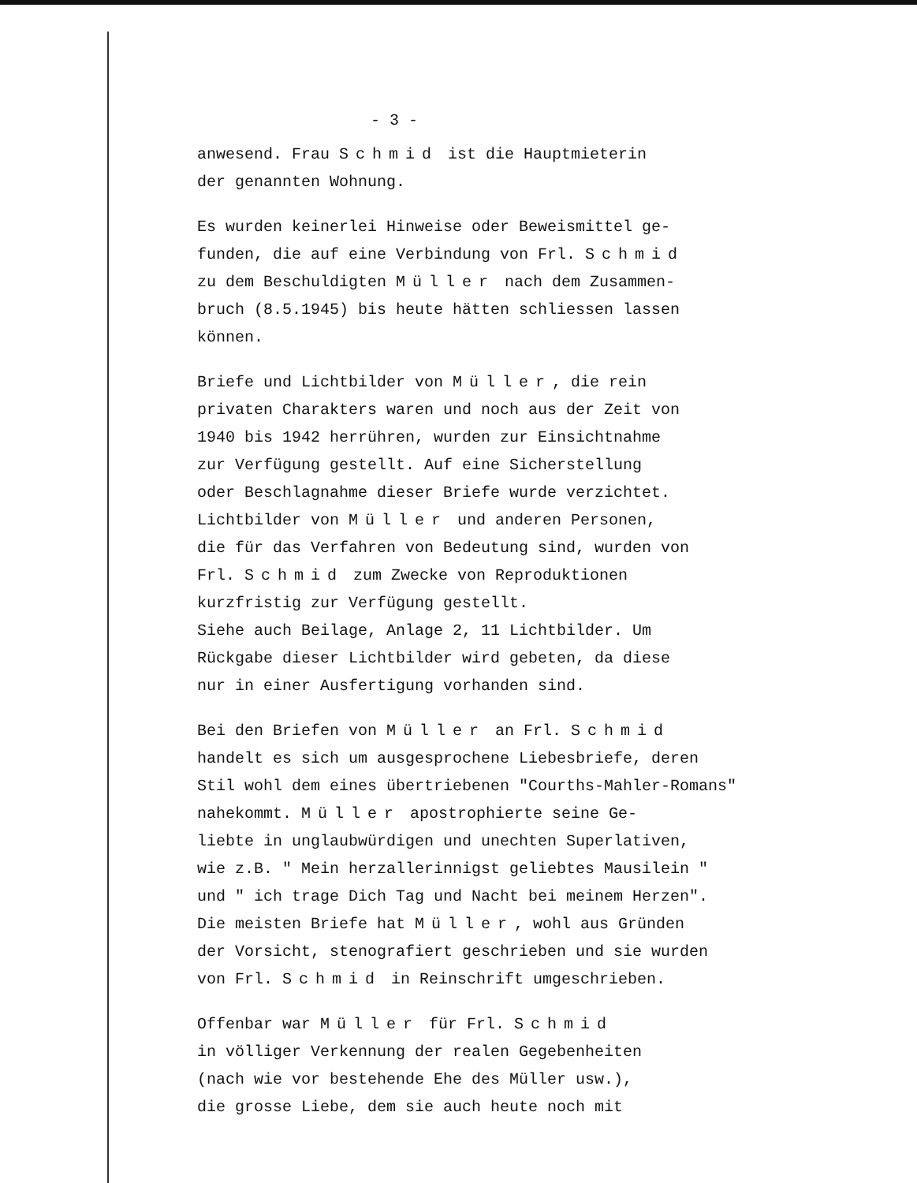- 3 -
anwesend. Frau Schmid ist die Hauptmieterin
der genannten Wohnung.
Es wurden keinerlei Hinweise oder Beweismittel ge-
funden, die auf eine Verbindung von Frl. Schmid
zu dem Beschuldigten Müller nach dem Zusammen-
bruch (8.5.1945) bis heute hätten schliessen lassen
können.
Briefe und Lichtbilder von Müller, die rein
privaten Charakters waren und noch aus der Zeit von
1940 bis 1942 herrühren, wurden zur Einsichtnahme
zur Verfügung gestellt. Auf eine Sicherstellung
oder Beschlagnahme dieser Briefe wurde verzichtet.
Lichtbilder von Müller und anderen Personen,
die für das Verfahren von Bedeutung sind, wurden von
Frl. Schmid zum Zwecke von Reproduktionen
kurzfristig zur Verfügung gestellt.
Siehe auch Beilage, Anlage 2, 11 Lichtbilder. Um
Rückgabe dieser Lichtbilder wird gebeten, da diese
nur in einer Ausfertigung vorhanden sind.
Bei den Briefen von Müller an Frl. Schmid
handelt es sich um ausgesprochene Liebesbriefe, deren
Stil wohl dem eines übertriebenen "Courths-Mahler-Romans"
nahekommt. Müller apostrophierte seine Ge-
liebte in unglaubwürdigen und unechten Superlativen,
wie z.B. " Mein herzallerinnigst geliebtes Mausilein "
und " ich trage Dich Tag und Nacht bei meinem Herzen".
Die meisten Briefe hat Müller, wohl aus Gründen
der Vorsicht, stenografiert geschrieben und sie wurden
von Frl. Schmid in Reinschrift umgeschrieben.
Offenbar war Müller für Frl. Schmid
in völliger Verkennung der realen Gegebenheiten
(nach wie vor bestehende Ehe des Müller usw.),
die grosse Liebe, dem sie auch heute noch mit